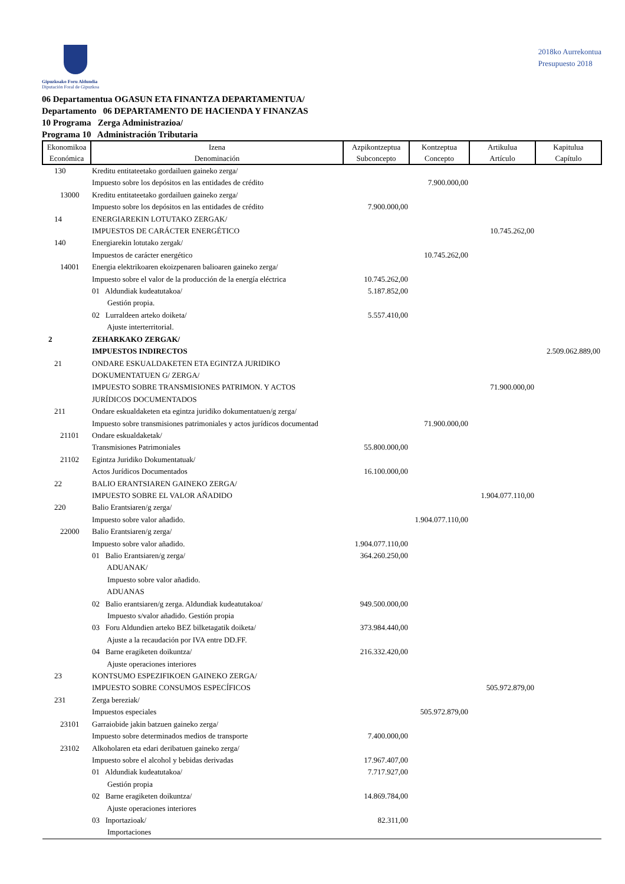Gipuzkoako Foru Aldundia
Diputación Foral de Gipuzkoa
2018ko Aurrekontua
Presupuesto 2018
06 Departamentua OGASUN ETA FINANTZA DEPARTAMENTUA/
Departamento 06 DEPARTAMENTO DE HACIENDA Y FINANZAS
10 Programa Zerga Administrazioa/
Programa 10 Administración Tributaria
| Ekonomikoa Económica | Izena Denominación | Azpikontzeptua Subconcepto | Kontzeptua Concepto | Artikulua Artículo | Kapitulua Capítulo |
| --- | --- | --- | --- | --- | --- |
| 130 | Kreditu entitateetako gordailuen gaineko zerga/ Impuesto sobre los depósitos en las entidades de crédito | | 7.900.000,00 | | |
| 13000 | Kreditu entitateetako gordailuen gaineko zerga/ Impuesto sobre los depósitos en las entidades de crédito | 7.900.000,00 | | | |
| 14 | ENERGIAREKIN LOTUTAKO ZERGAK/ IMPUESTOS DE CARÁCTER ENERGÉTICO | | | 10.745.262,00 | |
| 140 | Energiarekin lotutako zergak/ Impuestos de carácter energético | | 10.745.262,00 | | |
| 14001 | Energia elektrikoaren ekoizpenaren balioaren gaineko zerga/ Impuesto sobre el valor de la producción de la energía eléctrica | 10.745.262,00 | | | |
| | 01 Aldundiak kudeatutakoa/ Gestión propia. | 5.187.852,00 | | | |
| | 02 Lurraldeen arteko doiketa/ Ajuste interterritorial. | 5.557.410,00 | | | |
| 2 | ZEHARKAKO ZERGAK/ IMPUESTOS INDIRECTOS | | | | 2.509.062.889,00 |
| 21 | ONDARE ESKUALDAKETEN ETA EGINTZA JURIDIKO DOKUMENTATUEN G/ ZERGA/ IMPUESTO SOBRE TRANSMISIONES PATRIMON. Y ACTOS JURÍDICOS DOCUMENTADOS | | | 71.900.000,00 | |
| 211 | Ondare eskualdaketen eta egintza juridiko dokumentatuen/g zerga/ Impuesto sobre transmisiones patrimoniales y actos jurídicos documentad | | 71.900.000,00 | | |
| 21101 | Ondare eskualdaketak/ Transmisiones Patrimoniales | 55.800.000,00 | | | |
| 21102 | Egintza Juridiko Dokumentatuak/ Actos Jurídicos Documentados | 16.100.000,00 | | | |
| 22 | BALIO ERANTSIAREN GAINEKO ZERGA/ IMPUESTO SOBRE EL VALOR AÑADIDO | | | 1.904.077.110,00 | |
| 220 | Balio Erantsiaren/g zerga/ Impuesto sobre valor añadido. | | 1.904.077.110,00 | | |
| 22000 | Balio Erantsiaren/g zerga/ Impuesto sobre valor añadido. | 1.904.077.110,00 | | | |
| | 01 Balio Erantsiaren/g zerga/ ADUANAK/ Impuesto sobre valor añadido. ADUANAS | 364.260.250,00 | | | |
| | 02 Balio erantsiaren/g zerga. Aldundiak kudeatutakoa/ Impuesto s/valor añadido. Gestión propia | 949.500.000,00 | | | |
| | 03 Foru Aldundien arteko BEZ bilketagatik doiketa/ Ajuste a la recaudación por IVA entre DD.FF. | 373.984.440,00 | | | |
| | 04 Barne eragiketen doikuntza/ Ajuste operaciones interiores | 216.332.420,00 | | | |
| 23 | KONTSUMO ESPEZIFIKOEN GAINEKO ZERGA/ IMPUESTO SOBRE CONSUMOS ESPECÍFICOS | | | 505.972.879,00 | |
| 231 | Zerga bereziak/ Impuestos especiales | | 505.972.879,00 | | |
| 23101 | Garraiobide jakin batzuen gaineko zerga/ Impuesto sobre determinados medios de transporte | 7.400.000,00 | | | |
| 23102 | Alkoholaren eta edari deribatuen gaineko zerga/ Impuesto sobre el alcohol y bebidas derivadas | 17.967.407,00 | | | |
| | 01 Aldundiak kudeatutakoa/ Gestión propia | 7.717.927,00 | | | |
| | 02 Barne eragiketen doikuntza/ Ajuste operaciones interiores | 14.869.784,00 | | | |
| | 03 Inportazioak/ Importaciones | 82.311,00 | | | |